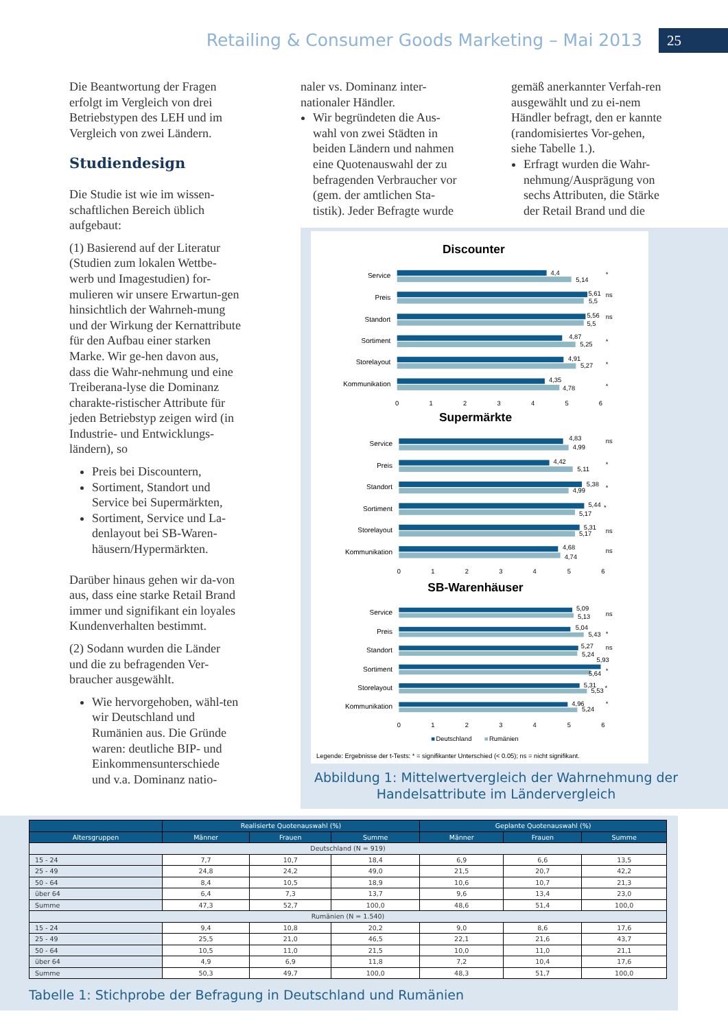Retailing & Consumer Goods Marketing – Mai 2013
25
Die Beantwortung der Fragen erfolgt im Vergleich von drei Betriebstypen des LEH und im Vergleich von zwei Ländern.
Studiendesign
Die Studie ist wie im wissen-schaftlichen Bereich üblich aufgebaut:
(1) Basierend auf der Literatur (Studien zum lokalen Wettbe-werb und Imagestudien) for-mulieren wir unsere Erwartun-gen hinsichtlich der Wahrneh-mung und der Wirkung der Kernattribute für den Aufbau einer starken Marke. Wir ge-hen davon aus, dass die Wahr-nehmung und eine Treiberana-lyse die Dominanz charakte-ristischer Attribute für jeden Betriebstyp zeigen wird (in Industrie- und Entwicklungs-ländern), so
Preis bei Discountern,
Sortiment, Standort und Service bei Supermärkten,
Sortiment, Service und La-denlayout bei SB-Waren-häusern/Hypermärkten.
Darüber hinaus gehen wir da-von aus, dass eine starke Retail Brand immer und signifikant ein loyales Kundenverhalten bestimmt.
(2) Sodann wurden die Länder und die zu befragenden Ver-braucher ausgewählt.
Wie hervorgehoben, wähl-ten wir Deutschland und Rumänien aus. Die Gründe waren: deutliche BIP- und Einkommensunterschiede und v.a. Dominanz natio-
naler vs. Dominanz inter-nationaler Händler.
Wir begründeten die Aus-wahl von zwei Städten in beiden Ländern und nahmen eine Quotenauswahl der zu befragenden Verbraucher vor (gem. der amtlichen Sta-tistik). Jeder Befragte wurde
gemäß anerkannter Verfah-ren ausgewählt und zu ei-nem Händler befragt, den er kannte (randomisiertes Vor-gehen, siehe Tabelle 1.).
Erfragt wurden die Wahr-nehmung/Ausprägung von sechs Attributen, die Stärke der Retail Brand und die
Discounter
Supermärkte
SB-Warenhäuser
Service
Preis
Standort
Sortiment
Storelayout
Kommunikation
Service
Preis
Standort
Sortiment
Storelayout
Kommunikation
Service
Preis
Standort
Sortiment
Storelayout
Kommunikation
4,4
5,14
5,61
5,5
5,56
5,5
4,87
5,25
4,91
5,27
4,35
4,78
4,83
4,99
4,42
5,11
5,38
4,99
5,44
5,17
5,31
5,17
4,68
4,74
5,09
5,13
5,04
5,43
5,27
5,24
5,93
5,64
5,31
5,53
4,96
5,24
*
ns
ns
*
*
*
ns
*
*
*
ns
ns
ns
*
ns
*
*
*
0
1
2
3
4
5
6
0
1
2
3
4
5
6
0
1
2
3
4
5
6
Deutschland
Rumänien
Legende: Ergebnisse der t-Tests: * = signifikanter Unterschied (< 0.05); ns = nicht signifikant.
Abbildung 1: Mittelwertvergleich der Wahrnehmung der Handelsattribute im Ländervergleich
| | Realisierte Quotenauswahl (%) | | | Geplante Quotenauswahl (%) | | |
| --- | --- | --- | --- | --- | --- | --- |
| Altersgruppen | Männer | Frauen | Summe | Männer | Frauen | Summe |
| Deutschland (N = 919) | | | | | | |
| 15 - 24 | 7,7 | 10,7 | 18,4 | 6,9 | 6,6 | 13,5 |
| 25 - 49 | 24,8 | 24,2 | 49,0 | 21,5 | 20,7 | 42,2 |
| 50 - 64 | 8,4 | 10,5 | 18,9 | 10,6 | 10,7 | 21,3 |
| über 64 | 6,4 | 7,3 | 13,7 | 9,6 | 13,4 | 23,0 |
| Summe | 47,3 | 52,7 | 100,0 | 48,6 | 51,4 | 100,0 |
| Rumänien (N = 1.540) | | | | | | |
| 15 - 24 | 9,4 | 10,8 | 20,2 | 9,0 | 8,6 | 17,6 |
| 25 - 49 | 25,5 | 21,0 | 46,5 | 22,1 | 21,6 | 43,7 |
| 50 - 64 | 10,5 | 11,0 | 21,5 | 10,0 | 11,0 | 21,1 |
| über 64 | 4,9 | 6,9 | 11,8 | 7,2 | 10,4 | 17,6 |
| Summe | 50,3 | 49,7 | 100,0 | 48,3 | 51,7 | 100,0 |
Tabelle 1: Stichprobe der Befragung in Deutschland und Rumänien